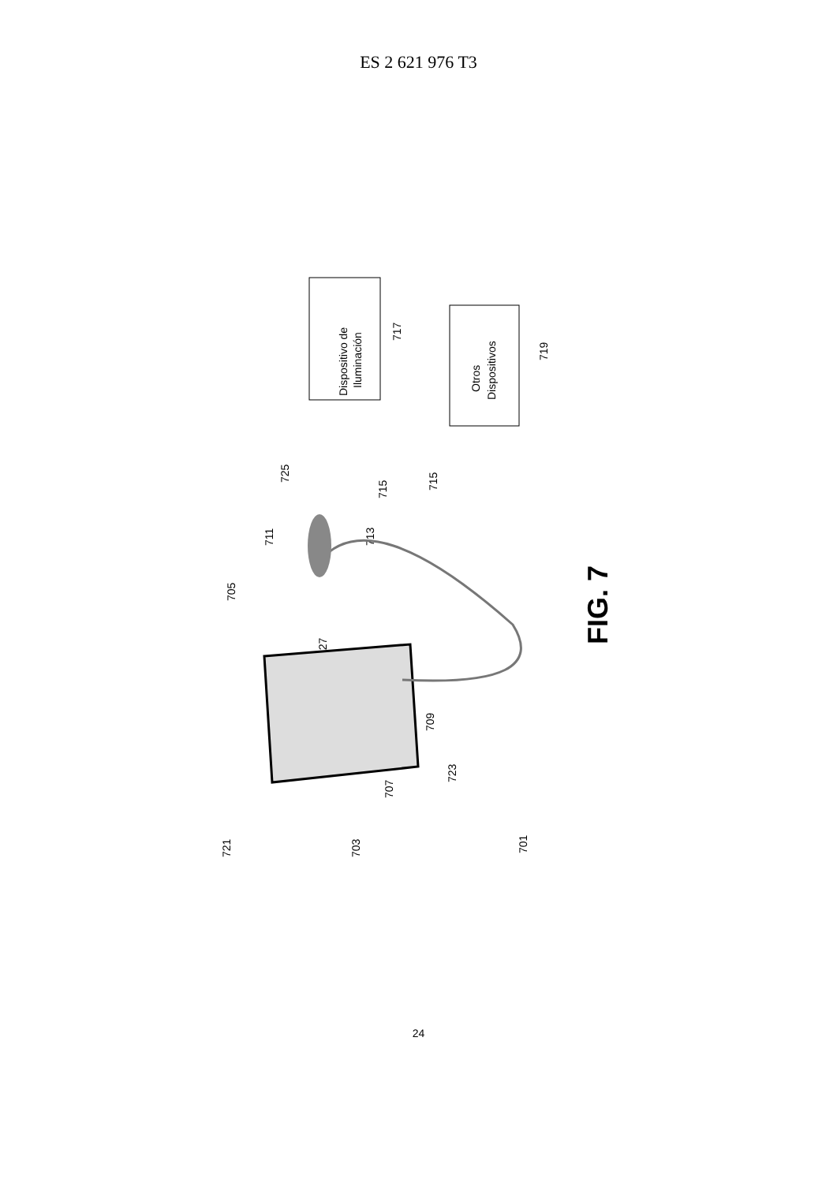ES 2 621 976 T3
Dispositivo de
Iluminación
717
Otros
Dispositivos
719
725
715
715
711
713
705
727
709
723
707
721
703
701
FIG. 7
24